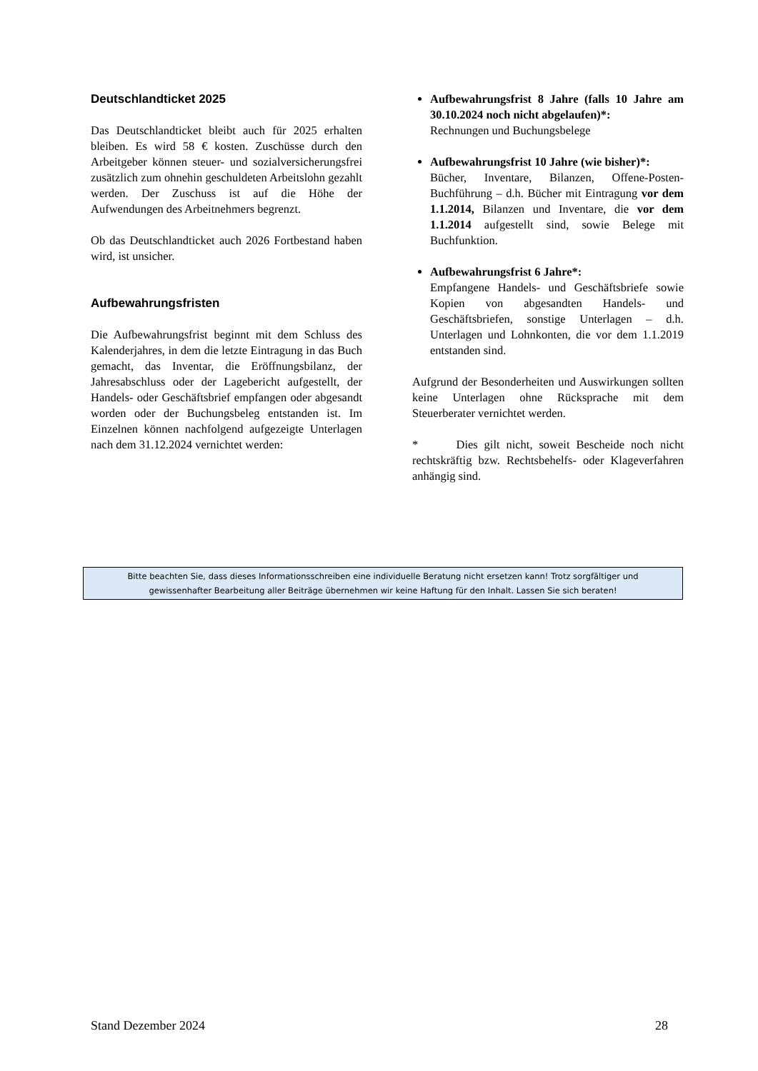Deutschlandticket 2025
Das Deutschlandticket bleibt auch für 2025 erhalten bleiben. Es wird 58 € kosten. Zuschüsse durch den Arbeitgeber können steuer- und sozialversicherungsfrei zusätzlich zum ohnehin geschuldeten Arbeitslohn gezahlt werden. Der Zuschuss ist auf die Höhe der Aufwendungen des Arbeitnehmers begrenzt.
Ob das Deutschlandticket auch 2026 Fortbestand haben wird, ist unsicher.
Aufbewahrungsfristen
Die Aufbewahrungsfrist beginnt mit dem Schluss des Kalenderjahres, in dem die letzte Eintragung in das Buch gemacht, das Inventar, die Eröffnungsbilanz, der Jahresabschluss oder der Lagebericht aufgestellt, der Handels- oder Geschäftsbrief empfangen oder abgesandt worden oder der Buchungsbeleg entstanden ist. Im Einzelnen können nachfolgend aufgezeigte Unterlagen nach dem 31.12.2024 vernichtet werden:
Aufbewahrungsfrist 8 Jahre (falls 10 Jahre am 30.10.2024 noch nicht abgelaufen)*:
Rechnungen und Buchungsbelege
Aufbewahrungsfrist 10 Jahre (wie bisher)*:
Bücher, Inventare, Bilanzen, Offene-Posten-Buchführung – d.h. Bücher mit Eintragung vor dem 1.1.2014, Bilanzen und Inventare, die vor dem 1.1.2014 aufgestellt sind, sowie Belege mit Buchfunktion.
Aufbewahrungsfrist 6 Jahre*:
Empfangene Handels- und Geschäftsbriefe sowie Kopien von abgesandten Handels- und Geschäftsbriefen, sonstige Unterlagen – d.h. Unterlagen und Lohnkonten, die vor dem 1.1.2019 entstanden sind.
Aufgrund der Besonderheiten und Auswirkungen sollten keine Unterlagen ohne Rücksprache mit dem Steuerberater vernichtet werden.
* Dies gilt nicht, soweit Bescheide noch nicht rechtskräftig bzw. Rechtsbehelfs- oder Klageverfahren anhängig sind.
Bitte beachten Sie, dass dieses Informationsschreiben eine individuelle Beratung nicht ersetzen kann! Trotz sorgfältiger und
gewissenhafter Bearbeitung aller Beiträge übernehmen wir keine Haftung für den Inhalt. Lassen Sie sich beraten!
Stand Dezember 2024 28